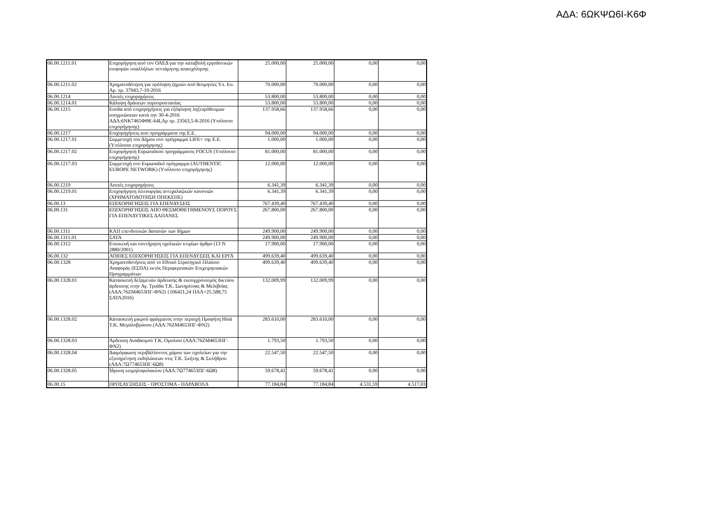ΑΔΑ: 6ΩΚΨΩ6Ι-Κ6Φ
| 06.00.1211.01 | Επιχορήγηση από τον ΟΑΕΔ για την καταβολή εργοδοτικών εισφορών υπαλλήλων πεντάμηνης απασχόλησης | 25.000,00 | 25.000,00 | 0,00 | 0,00 |
| 06.00.1211.02 | Χρηματοδότηση για πρόληψη ζημιών από θεομηνίες Υπ. Εσ. Αρ. πρ. 37043,7-10-2016 | 70.000,00 | 70.000,00 | 0,00 | 0,00 |
| 06.00.1214 | Λοιπές επιχορηγήσεις | 53.800,00 | 53.800,00 | 0,00 | 0,00 |
| 06.00.1214.01 | Κάλυψη δράσεων πυροπροστασίας | 53.800,00 | 53.800,00 | 0,00 | 0,00 |
| 06.00.1215 | Εσοδα από επιχορηγήσεις για εξόφληση ληξιπρόθεσμων υποχρεώσεων κατά την 30-4-2016 ΑΔΑ:6ΝΚ7465ΦΘΕ-64Ι,Αρ πρ. 23563,5-8-2016 (Υπόλοιπο επιχορήγησης) | 137.958,66 | 137.958,66 | 0,00 | 0,00 |
| 06.00.1217 | Επιχορηγήσεις απο προγράμματα της Ε.Ε. | 94.000,00 | 94.000,00 | 0,00 | 0,00 |
| 06.00.1217.01 | Συμμετοχή του Δήμου στο πρόγραμμα LIFE+ της Ε.Ε. (Υπόλοιπο επιχορήγησης) | 1.000,00 | 1.000,00 | 0,00 | 0,00 |
| 06.00.1217.02 | Επιχορήγηση Ευρωπαϊκού προγράμματος FOCUS (Υπόλοιπο επιχορήγησης) | 81.000,00 | 81.000,00 | 0,00 | 0,00 |
| 06.00.1217.03 | Συμμετοχή στο Ευρωπαϊκό πρόγραμμα (AUTHENTIC EUROPE NETWORK) (Υπόλοιπο επιχορήγησης) | 12.000,00 | 12.000,00 | 0,00 | 0,00 |
| 06.00.1219 | Λοιπές επιχορηγήσεις | 6.341,39 | 6.341,39 | 0,00 | 0,00 |
| 06.00.1219.01 | Επιχορήγηση λειτουργίας αντιχαλαζικών κανονιών (ΧΡΗΜΑΤΟΔΟΤΗΣΗ ΟΠΕΚΕΠΕ) | 6.341,39 | 6.341,39 | 0,00 | 0,00 |
| 06.00.13 | ΕΠΙΧΟΡΗΓΗΣΕΙΣ ΓΙΑ ΕΠΕΝΔΥΣΕΙΣ | 767.439,40 | 767.439,40 | 0,00 | 0,00 |
| 06.00.131 | ΕΠΙΧΟΡΗΓΗΣΕΙΣ ΑΠΟ ΘΕΣΜΟΘΕΤΗΜΕΝΟΥΣ ΠΟΡΟΥΣ ΓΙΑ ΕΠΕΝΔΥΤΙΚΕΣ ΔΑΠΑΝΕΣ | 267.800,00 | 267.800,00 | 0,00 | 0,00 |
| 06.00.1311 | ΚΑΠ επενδυτικών δαπανών των δήμων | 249.900,00 | 249.900,00 | 0,00 | 0,00 |
| 06.00.1311.01 | ΣΑΤΑ | 249.900,00 | 249.900,00 | 0,00 | 0,00 |
| 06.00.1312 | Επισκευή και συντήρηση σχολικών κτιρίων άρθρο (13 Ν 2880/2001) | 17.900,00 | 17.900,00 | 0,00 | 0,00 |
| 06.00.132 | ΛΟΙΠΕΣ ΕΠΙΧΟΡΗΓΗΣΕΙΣ ΓΙΑ ΕΠΕΝΔΥΣΕΙΣ ΚΑΙ ΕΡΓΑ | 499.639,40 | 499.639,40 | 0,00 | 0,00 |
| 06.00.1328 | Χρηματοδοτήσεις από το Εθνικό Στρατηγικό Πλαίσιο Αναφοράς (ΕΣΠΑ) εκτός Περιφερειακών Επιχειρησιακών Προγραμμάτων | 499.639,40 | 499.639,40 | 0,00 | 0,00 |
| 06.00.1328.01 | Κατασκευή δεξαμενών άρδευσης & εκσυγχρονισμός δικτύου άρδευσης στην Αγ. Τριάδα Τ.Κ. Σωτηρίτσας & Μελιβοίας (ΑΔΑ:76ΖΜ4653ΠΓ-ΦΝ2) {106421,24 ΠΑΑ+25.588,75 ΣΑΤΑ2016) | 132.009,99 | 132.009,99 | 0,00 | 0,00 |
| 06.00.1328.02 | Κατασκευή μικρού φράγματος στην περιοχή Προφήτη Ηλιά Τ.Κ. Μεγαλοβρύσου (ΑΔΑ:76ΖΜ4653ΠΓ-ΦΝ2) | 283.610,00 | 283.610,00 | 0,00 | 0,00 |
| 06.00.1328.03 | Άρδευση Αναδασμού Τ.Κ. Ομολιου (ΑΔΑ:76ΖΜ4653ΠΓ-ΦΝ2) | 1.793,50 | 1.793,50 | 0,00 | 0,00 |
| 06.00.1328.04 | Διαμόρφωση περιβάλλοντος χώρου των σχολείων για την εξυπηρέτηση εκδηλώσεων στις Τ.Κ. Σκήτης & Σκλήθρου (ΑΔΑ:7Ω774653ΠΓ-6Ω8) | 22.547,50 | 22.547,50 | 0,00 | 0,00 |
| 06.00.1328.05 | Ίδρυση κειμηλοφυλακίου (ΑΔΑ:7Ω774653ΠΓ-6Ω8) | 59.678,41 | 59.678,41 | 0,00 | 0,00 |
| 06.00.15 | ΠΡΟΣΑΥΞΗΣΕΙΣ - ΠΡΟΣΤΙΜΑ - ΠΑΡΑΒΟΛΑ | 77.184,84 | 77.184,84 | 4.531,59 | 4.517,03 |